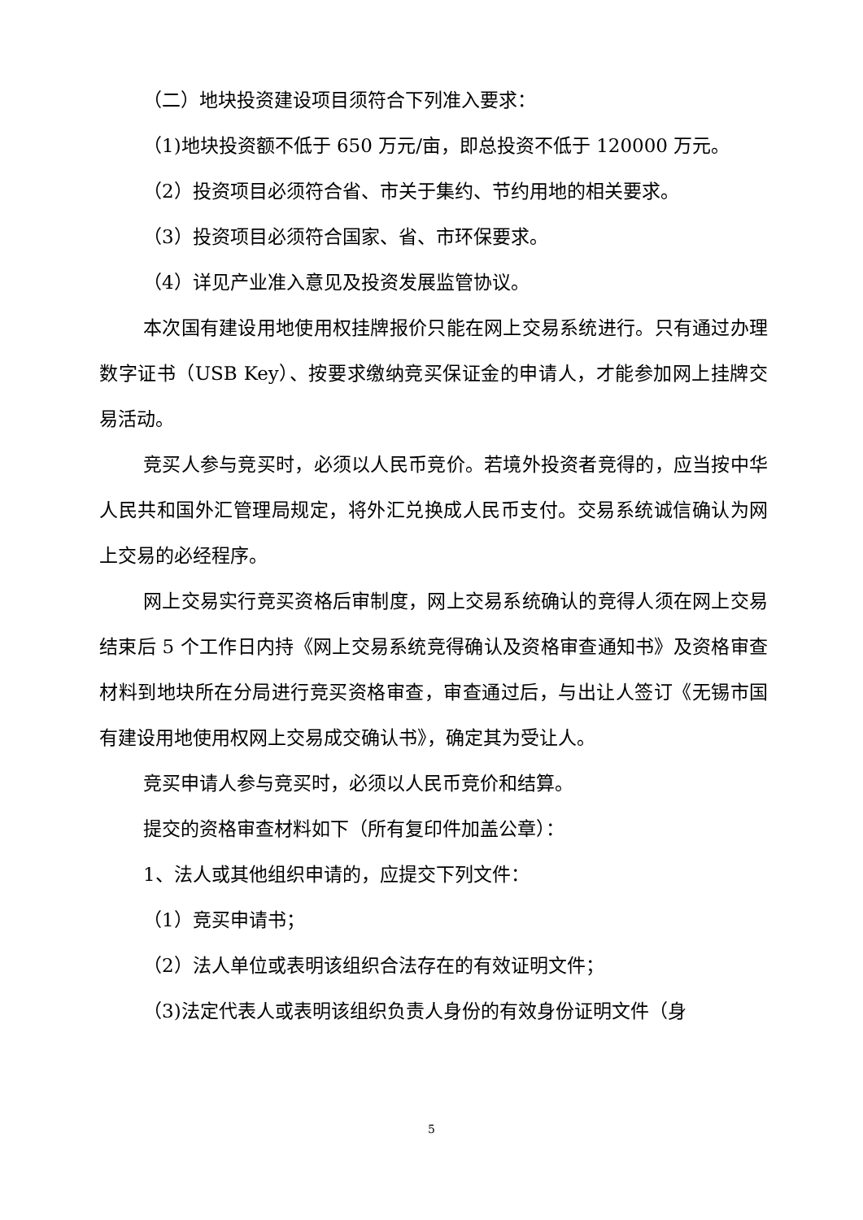（二）地块投资建设项目须符合下列准入要求：
（1)地块投资额不低于 650 万元/亩，即总投资不低于 120000 万元。
（2）投资项目必须符合省、市关于集约、节约用地的相关要求。
（3）投资项目必须符合国家、省、市环保要求。
（4）详见产业准入意见及投资发展监管协议。
本次国有建设用地使用权挂牌报价只能在网上交易系统进行。只有通过办理数字证书（USB Key）、按要求缴纳竞买保证金的申请人，才能参加网上挂牌交易活动。
竞买人参与竞买时，必须以人民币竞价。若境外投资者竞得的，应当按中华人民共和国外汇管理局规定，将外汇兑换成人民币支付。交易系统诚信确认为网上交易的必经程序。
网上交易实行竞买资格后审制度，网上交易系统确认的竞得人须在网上交易结束后 5 个工作日内持《网上交易系统竞得确认及资格审查通知书》及资格审查材料到地块所在分局进行竞买资格审查，审查通过后，与出让人签订《无锡市国有建设用地使用权网上交易成交确认书》，确定其为受让人。
竞买申请人参与竞买时，必须以人民币竞价和结算。
提交的资格审查材料如下（所有复印件加盖公章）：
1、法人或其他组织申请的，应提交下列文件：
（1）竞买申请书；
（2）法人单位或表明该组织合法存在的有效证明文件；
（3)法定代表人或表明该组织负责人身份的有效身份证明文件（身
5